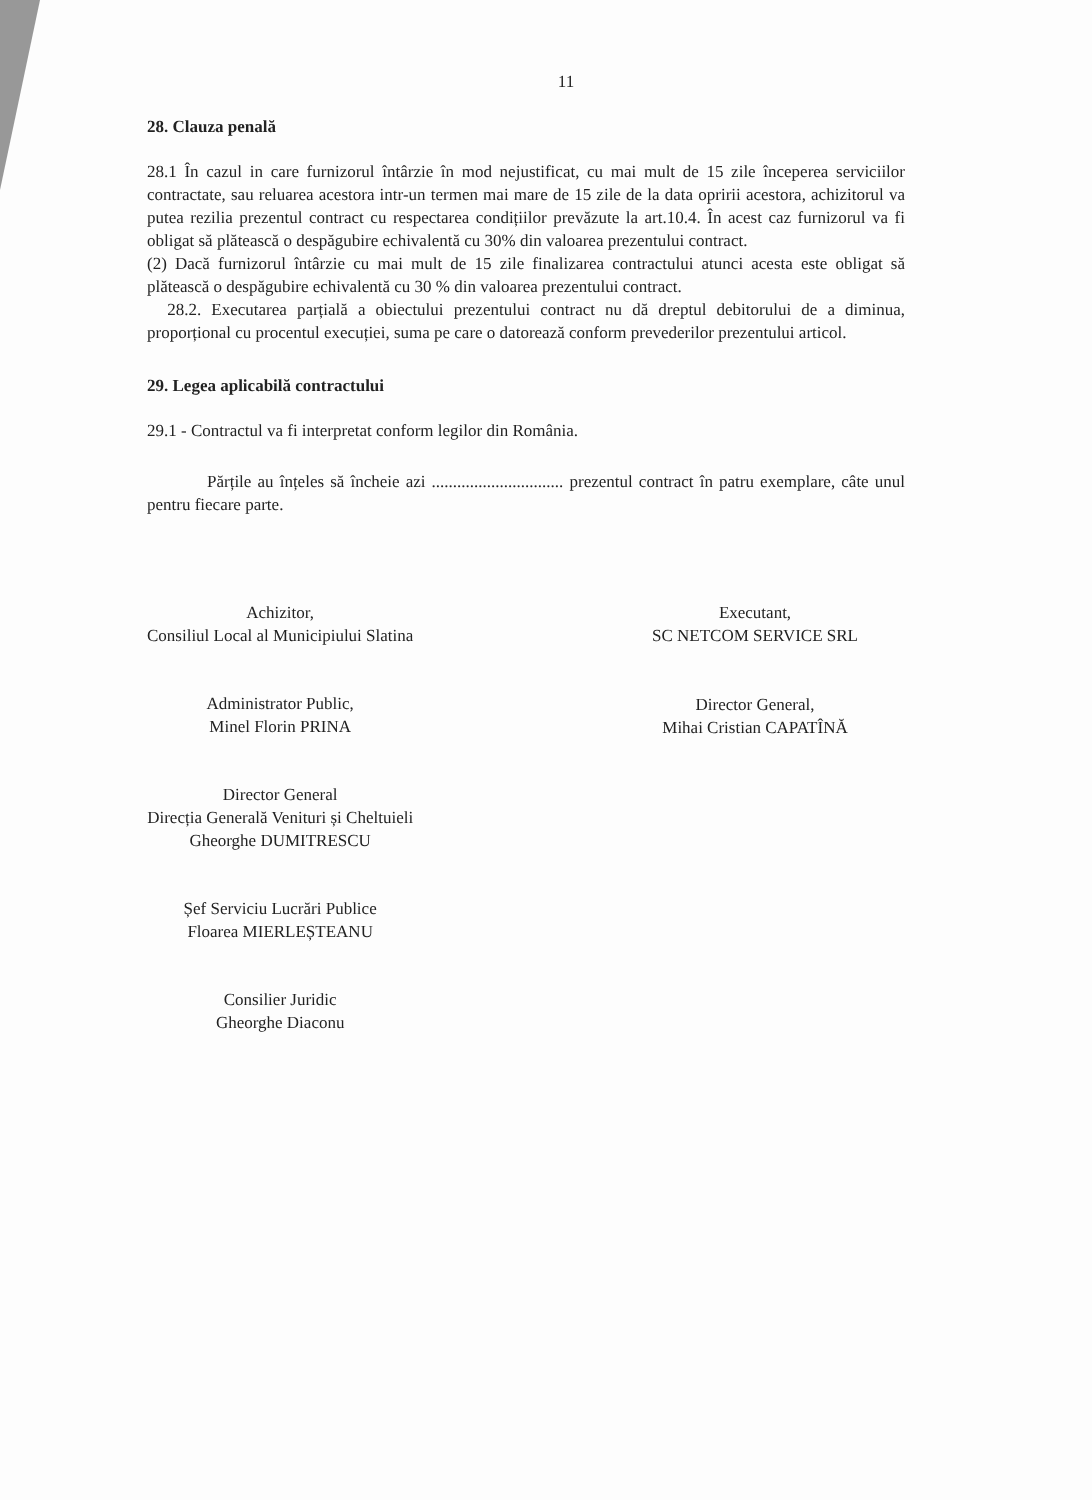11
28. Clauza penală
28.1 În cazul in care furnizorul întârzie în mod nejustificat, cu mai mult de 15 zile începerea serviciilor contractate, sau reluarea acestora intr-un termen mai mare de 15 zile de la data opririi acestora, achizitorul va putea rezilia prezentul contract cu respectarea condițiilor prevăzute la art.10.4. În acest caz furnizorul va fi obligat să plătească o despăgubire echivalentă cu 30% din valoarea prezentului contract.
(2) Dacă furnizorul întârzie cu mai mult de 15 zile finalizarea contractului atunci acesta este obligat să plătească o despăgubire echivalentă cu 30 % din valoarea prezentului contract.
28.2. Executarea parțială a obiectului prezentului contract nu dă dreptul debitorului de a diminua, proporțional cu procentul execuției, suma pe care o datorează conform prevederilor prezentului articol.
29. Legea aplicabilă contractului
29.1 - Contractul va fi interpretat conform legilor din România.
Părțile au înțeles să încheie azi ............................... prezentul contract în patru exemplare, câte unul pentru fiecare parte.
Achizitor,
Consiliul Local al Municipiului Slatina
Administrator Public,
Minel Florin PRINA
Director General
Direcția Generală Venituri și Cheltuieli
Gheorghe DUMITRESCU
Șef Serviciu Lucrări Publice
Floarea MIERLEȘTEANU
Consilier Juridic
Gheorghe Diaconu
Executant,
SC NETCOM SERVICE SRL
Director General,
Mihai Cristian CAPATÎNĂ